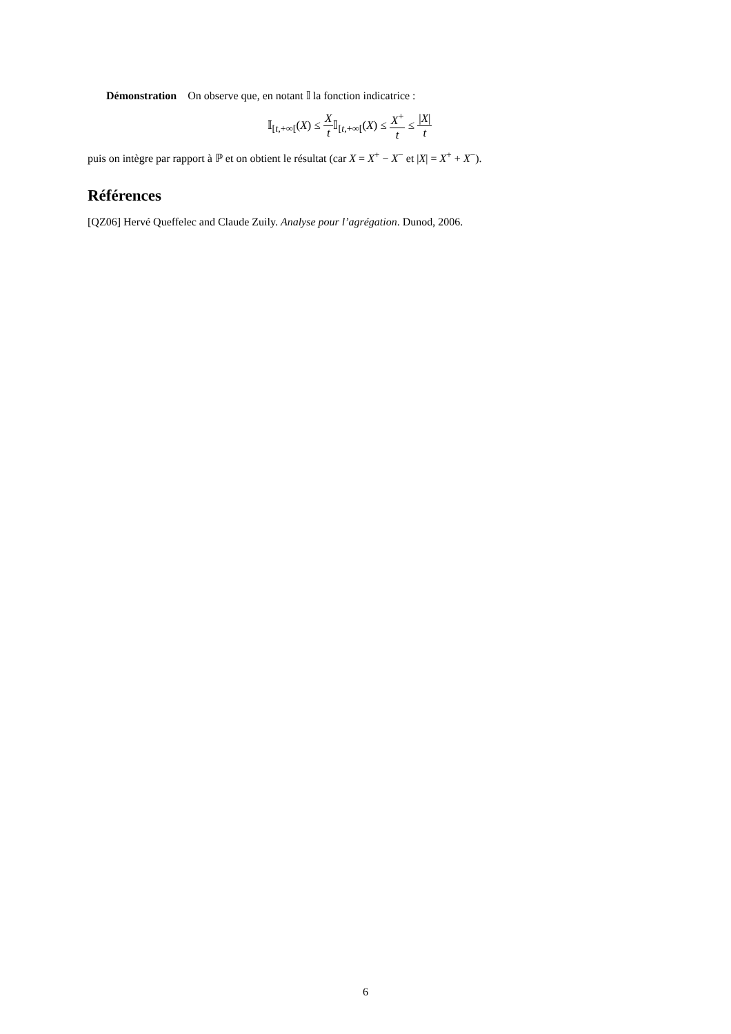Démonstration On observe que, en notant 𝕀 la fonction indicatrice :
𝕀<sub>[t,+∞[</sub>(X) ≤ X t 𝕀<sub>[t,+∞[</sub>(X) ≤ X<sup>+</sup> t ≤ |X| t
puis on intègre par rapport à ℙ et on obtient le résultat (car X = X<sup>+</sup> − X<sup>−</sup> et |X| = X<sup>+</sup> + X<sup>−</sup>).
Références
[QZ06] Hervé Queffelec and Claude Zuily. Analyse pour l’agrégation. Dunod, 2006.
6